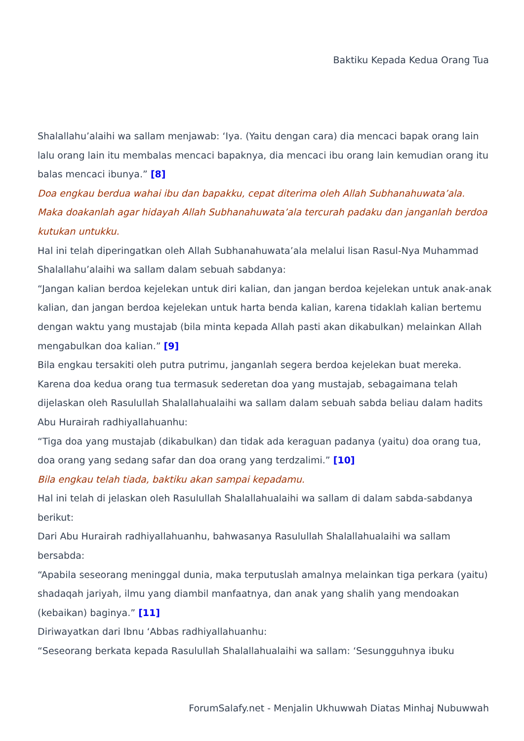Baktiku Kepada Kedua Orang Tua
Shalallahu’alaihi wa sallam menjawab: ‘Iya. (Yaitu dengan cara) dia mencaci bapak orang lain lalu orang lain itu membalas mencaci bapaknya, dia mencaci ibu orang lain kemudian orang itu balas mencaci ibunya.” [8]
Doa engkau berdua wahai ibu dan bapakku, cepat diterima oleh Allah Subhanahuwata’ala. Maka doakanlah agar hidayah Allah Subhanahuwata’ala tercurah padaku dan janganlah berdoa kutukan untukku.
Hal ini telah diperingatkan oleh Allah Subhanahuwata’ala melalui lisan Rasul-Nya Muhammad Shalallahu’alaihi wa sallam dalam sebuah sabdanya:
“Jangan kalian berdoa kejelekan untuk diri kalian, dan jangan berdoa kejelekan untuk anak-anak kalian, dan jangan berdoa kejelekan untuk harta benda kalian, karena tidaklah kalian bertemu dengan waktu yang mustajab (bila minta kepada Allah pasti akan dikabulkan) melainkan Allah mengabulkan doa kalian.” [9]
Bila engkau tersakiti oleh putra putrimu, janganlah segera berdoa kejelekan buat mereka. Karena doa kedua orang tua termasuk sederetan doa yang mustajab, sebagaimana telah dijelaskan oleh Rasulullah Shalallahualaihi wa sallam dalam sebuah sabda beliau dalam hadits Abu Hurairah radhiyallahuanhu:
“Tiga doa yang mustajab (dikabulkan) dan tidak ada keraguan padanya (yaitu) doa orang tua, doa orang yang sedang safar dan doa orang yang terdzalimi.” [10]
Bila engkau telah tiada, baktiku akan sampai kepadamu.
Hal ini telah di jelaskan oleh Rasulullah Shalallahualaihi wa sallam di dalam sabda-sabdanya berikut:
Dari Abu Hurairah radhiyallahuanhu, bahwasanya Rasulullah Shalallahualaihi wa sallam bersabda:
“Apabila seseorang meninggal dunia, maka terputuslah amalnya melainkan tiga perkara (yaitu) shadaqah jariyah, ilmu yang diambil manfaatnya, dan anak yang shalih yang mendoakan (kebaikan) baginya.” [11]
Diriwayatkan dari Ibnu ‘Abbas radhiyallahuanhu:
“Seseorang berkata kepada Rasulullah Shalallahualaihi wa sallam: ‘Sesungguhnya ibuku
ForumSalafy.net - Menjalin Ukhuwwah Diatas Minhaj Nubuwwah